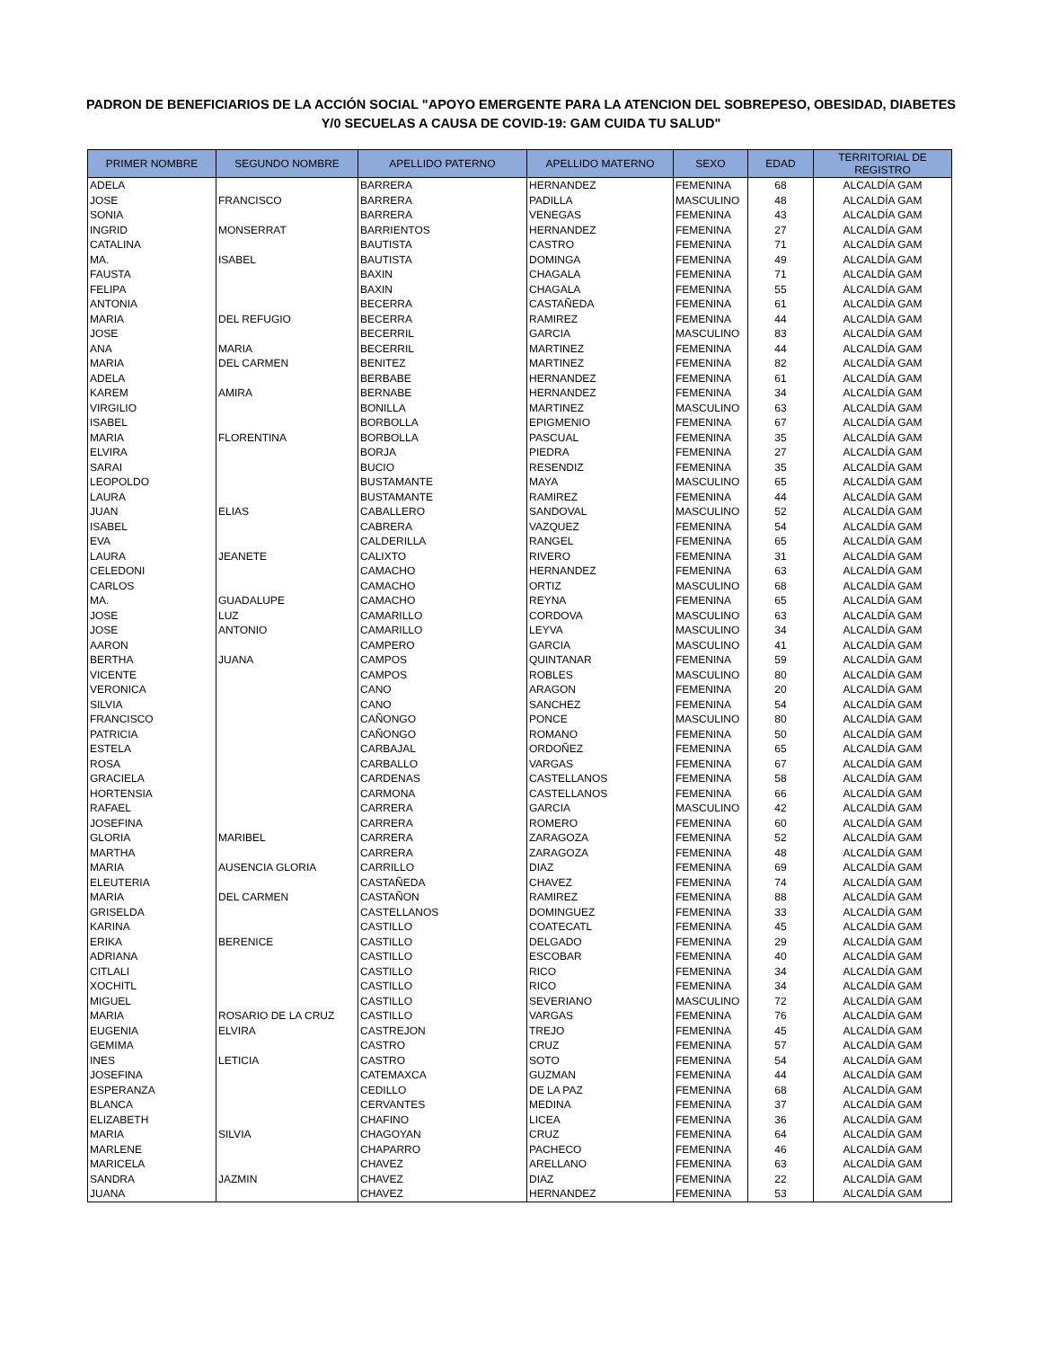PADRON DE BENEFICIARIOS DE LA ACCIÓN SOCIAL "APOYO EMERGENTE PARA LA ATENCION DEL SOBREPESO, OBESIDAD, DIABETES
Y/0 SECUELAS A CAUSA DE COVID-19: GAM CUIDA TU SALUD"
| PRIMER NOMBRE | SEGUNDO NOMBRE | APELLIDO PATERNO | APELLIDO MATERNO | SEXO | EDAD | TERRITORIAL DE REGISTRO |
| --- | --- | --- | --- | --- | --- | --- |
| ADELA | | BARRERA | HERNANDEZ | FEMENINA | 68 | ALCALDÍA GAM |
| JOSE | FRANCISCO | BARRERA | PADILLA | MASCULINO | 48 | ALCALDÍA GAM |
| SONIA | | BARRERA | VENEGAS | FEMENINA | 43 | ALCALDÍA GAM |
| INGRID | MONSERRAT | BARRIENTOS | HERNANDEZ | FEMENINA | 27 | ALCALDÍA GAM |
| CATALINA | | BAUTISTA | CASTRO | FEMENINA | 71 | ALCALDÍA GAM |
| MA. | ISABEL | BAUTISTA | DOMINGA | FEMENINA | 49 | ALCALDÍA GAM |
| FAUSTA | | BAXIN | CHAGALA | FEMENINA | 71 | ALCALDÍA GAM |
| FELIPA | | BAXIN | CHAGALA | FEMENINA | 55 | ALCALDÍA GAM |
| ANTONIA | | BECERRA | CASTAÑEDA | FEMENINA | 61 | ALCALDÍA GAM |
| MARIA | DEL REFUGIO | BECERRA | RAMIREZ | FEMENINA | 44 | ALCALDÍA GAM |
| JOSE | | BECERRIL | GARCIA | MASCULINO | 83 | ALCALDÍA GAM |
| ANA | MARIA | BECERRIL | MARTINEZ | FEMENINA | 44 | ALCALDÍA GAM |
| MARIA | DEL CARMEN | BENITEZ | MARTINEZ | FEMENINA | 82 | ALCALDÍA GAM |
| ADELA | | BERBABE | HERNANDEZ | FEMENINA | 61 | ALCALDÍA GAM |
| KAREM | AMIRA | BERNABE | HERNANDEZ | FEMENINA | 34 | ALCALDÍA GAM |
| VIRGILIO | | BONILLA | MARTINEZ | MASCULINO | 63 | ALCALDÍA GAM |
| ISABEL | | BORBOLLA | EPIGMENIO | FEMENINA | 67 | ALCALDÍA GAM |
| MARIA | FLORENTINA | BORBOLLA | PASCUAL | FEMENINA | 35 | ALCALDÍA GAM |
| ELVIRA | | BORJA | PIEDRA | FEMENINA | 27 | ALCALDÍA GAM |
| SARAI | | BUCIO | RESENDIZ | FEMENINA | 35 | ALCALDÍA GAM |
| LEOPOLDO | | BUSTAMANTE | MAYA | MASCULINO | 65 | ALCALDÍA GAM |
| LAURA | | BUSTAMANTE | RAMIREZ | FEMENINA | 44 | ALCALDÍA GAM |
| JUAN | ELIAS | CABALLERO | SANDOVAL | MASCULINO | 52 | ALCALDÍA GAM |
| ISABEL | | CABRERA | VAZQUEZ | FEMENINA | 54 | ALCALDÍA GAM |
| EVA | | CALDERILLA | RANGEL | FEMENINA | 65 | ALCALDÍA GAM |
| LAURA | JEANETE | CALIXTO | RIVERO | FEMENINA | 31 | ALCALDÍA GAM |
| CELEDONI | | CAMACHO | HERNANDEZ | FEMENINA | 63 | ALCALDÍA GAM |
| CARLOS | | CAMACHO | ORTIZ | MASCULINO | 68 | ALCALDÍA GAM |
| MA. | GUADALUPE | CAMACHO | REYNA | FEMENINA | 65 | ALCALDÍA GAM |
| JOSE | LUZ | CAMARILLO | CORDOVA | MASCULINO | 63 | ALCALDÍA GAM |
| JOSE | ANTONIO | CAMARILLO | LEYVA | MASCULINO | 34 | ALCALDÍA GAM |
| AARON | | CAMPERO | GARCIA | MASCULINO | 41 | ALCALDÍA GAM |
| BERTHA | JUANA | CAMPOS | QUINTANAR | FEMENINA | 59 | ALCALDÍA GAM |
| VICENTE | | CAMPOS | ROBLES | MASCULINO | 80 | ALCALDÍA GAM |
| VERONICA | | CANO | ARAGON | FEMENINA | 20 | ALCALDÍA GAM |
| SILVIA | | CANO | SANCHEZ | FEMENINA | 54 | ALCALDÍA GAM |
| FRANCISCO | | CAÑONGO | PONCE | MASCULINO | 80 | ALCALDÍA GAM |
| PATRICIA | | CAÑONGO | ROMANO | FEMENINA | 50 | ALCALDÍA GAM |
| ESTELA | | CARBAJAL | ORDOÑEZ | FEMENINA | 65 | ALCALDÍA GAM |
| ROSA | | CARBALLO | VARGAS | FEMENINA | 67 | ALCALDÍA GAM |
| GRACIELA | | CARDENAS | CASTELLANOS | FEMENINA | 58 | ALCALDÍA GAM |
| HORTENSIA | | CARMONA | CASTELLANOS | FEMENINA | 66 | ALCALDÍA GAM |
| RAFAEL | | CARRERA | GARCIA | MASCULINO | 42 | ALCALDÍA GAM |
| JOSEFINA | | CARRERA | ROMERO | FEMENINA | 60 | ALCALDÍA GAM |
| GLORIA | MARIBEL | CARRERA | ZARAGOZA | FEMENINA | 52 | ALCALDÍA GAM |
| MARTHA | | CARRERA | ZARAGOZA | FEMENINA | 48 | ALCALDÍA GAM |
| MARIA | AUSENCIA GLORIA | CARRILLO | DIAZ | FEMENINA | 69 | ALCALDÍA GAM |
| ELEUTERIA | | CASTAÑEDA | CHAVEZ | FEMENINA | 74 | ALCALDÍA GAM |
| MARIA | DEL CARMEN | CASTAÑON | RAMIREZ | FEMENINA | 88 | ALCALDÍA GAM |
| GRISELDA | | CASTELLANOS | DOMINGUEZ | FEMENINA | 33 | ALCALDÍA GAM |
| KARINA | | CASTILLO | COATECATL | FEMENINA | 45 | ALCALDÍA GAM |
| ERIKA | BERENICE | CASTILLO | DELGADO | FEMENINA | 29 | ALCALDÍA GAM |
| ADRIANA | | CASTILLO | ESCOBAR | FEMENINA | 40 | ALCALDÍA GAM |
| CITLALI | | CASTILLO | RICO | FEMENINA | 34 | ALCALDÍA GAM |
| XOCHITL | | CASTILLO | RICO | FEMENINA | 34 | ALCALDÍA GAM |
| MIGUEL | | CASTILLO | SEVERIANO | MASCULINO | 72 | ALCALDÍA GAM |
| MARIA | ROSARIO DE LA CRUZ | CASTILLO | VARGAS | FEMENINA | 76 | ALCALDÍA GAM |
| EUGENIA | ELVIRA | CASTREJON | TREJO | FEMENINA | 45 | ALCALDÍA GAM |
| GEMIMA | | CASTRO | CRUZ | FEMENINA | 57 | ALCALDÍA GAM |
| INES | LETICIA | CASTRO | SOTO | FEMENINA | 54 | ALCALDÍA GAM |
| JOSEFINA | | CATEMAXCA | GUZMAN | FEMENINA | 44 | ALCALDÍA GAM |
| ESPERANZA | | CEDILLO | DE LA PAZ | FEMENINA | 68 | ALCALDÍA GAM |
| BLANCA | | CERVANTES | MEDINA | FEMENINA | 37 | ALCALDÍA GAM |
| ELIZABETH | | CHAFINO | LICEA | FEMENINA | 36 | ALCALDÍA GAM |
| MARIA | SILVIA | CHAGOYAN | CRUZ | FEMENINA | 64 | ALCALDÍA GAM |
| MARLENE | | CHAPARRO | PACHECO | FEMENINA | 46 | ALCALDÍA GAM |
| MARICELA | | CHAVEZ | ARELLANO | FEMENINA | 63 | ALCALDÍA GAM |
| SANDRA | JAZMIN | CHAVEZ | DIAZ | FEMENINA | 22 | ALCALDÍA GAM |
| JUANA | | CHAVEZ | HERNANDEZ | FEMENINA | 53 | ALCALDÍA GAM |